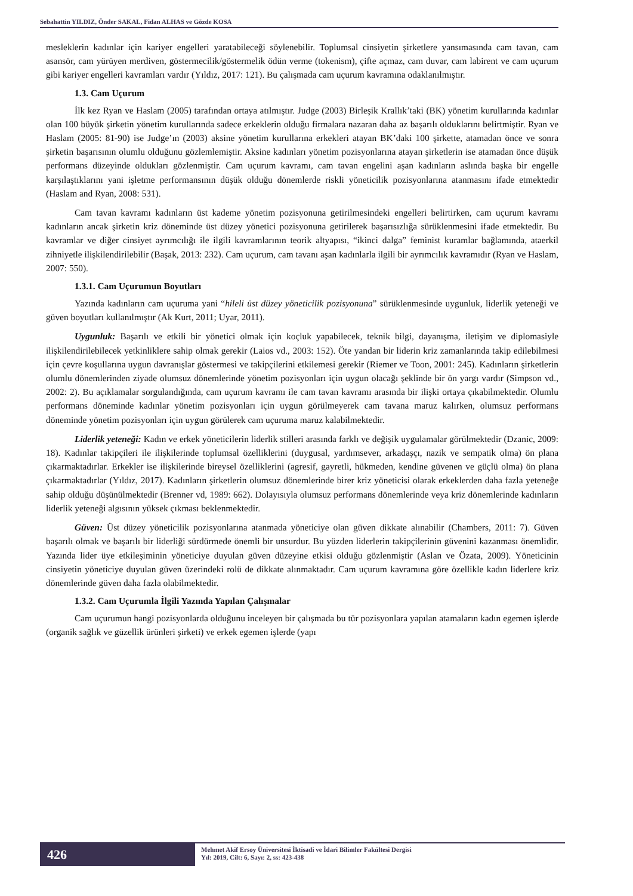Sebahattin YILDIZ, Önder SAKAL, Fidan ALHAS ve Gözde KOSA
mesleklerin kadınlar için kariyer engelleri yaratabileceği söylenebilir. Toplumsal cinsiyetin şirketlere yansımasında cam tavan, cam asansör, cam yürüyen merdiven, göstermecilik/göstermelik ödün verme (tokenism), çifte açmaz, cam duvar, cam labirent ve cam uçurum gibi kariyer engelleri kavramları vardır (Yıldız, 2017: 121). Bu çalışmada cam uçurum kavramına odaklanılmıştır.
1.3. Cam Uçurum
İlk kez Ryan ve Haslam (2005) tarafından ortaya atılmıştır. Judge (2003) Birleşik Krallık’taki (BK) yönetim kurullarında kadınlar olan 100 büyük şirketin yönetim kurullarında sadece erkeklerin olduğu firmalara nazaran daha az başarılı olduklarını belirtmiştir. Ryan ve Haslam (2005: 81-90) ise Judge’ın (2003) aksine yönetim kurullarına erkekleri atayan BK’daki 100 şirkette, atamadan önce ve sonra şirketin başarısının olumlu olduğunu gözlemlemiştir. Aksine kadınları yönetim pozisyonlarına atayan şirketlerin ise atamadan önce düşük performans düzeyinde oldukları gözlenmiştir. Cam uçurum kavramı, cam tavan engelini aşan kadınların aslında başka bir engelle karşılaştıklarını yani işletme performansının düşük olduğu dönemlerde riskli yöneticilik pozisyonlarına atanmasını ifade etmektedir (Haslam and Ryan, 2008: 531).
Cam tavan kavramı kadınların üst kademe yönetim pozisyonuna getirilmesindeki engelleri belirtirken, cam uçurum kavramı kadınların ancak şirketin kriz döneminde üst düzey yönetici pozisyonuna getirilerek başarısızlığa sürüklenmesini ifade etmektedir. Bu kavramlar ve diğer cinsiyet ayrımcılığı ile ilgili kavramlarının teorik altyapısı, “ikinci dalga” feminist kuramlar bağlamında, ataerkil zihniyetle ilişkilendirilebilir (Başak, 2013: 232). Cam uçurum, cam tavanı aşan kadınlarla ilgili bir ayrımcılık kavramıdır (Ryan ve Haslam, 2007: 550).
1.3.1. Cam Uçurumun Boyutları
Yazında kadınların cam uçuruma yani “hileli üst düzey yöneticilik pozisyonuna” sürüklenmesinde uygunluk, liderlik yeteneği ve güven boyutları kullanılmıştır (Ak Kurt, 2011; Uyar, 2011).
Uygunluk: Başarılı ve etkili bir yönetici olmak için koçluk yapabilecek, teknik bilgi, dayanışma, iletişim ve diplomasiyle ilişkilendirilebilecek yetkinliklere sahip olmak gerekir (Laios vd., 2003: 152). Öte yandan bir liderin kriz zamanlarında takip edilebilmesi için çevre koşullarına uygun davranışlar göstermesi ve takipçilerini etkilemesi gerekir (Riemer ve Toon, 2001: 245). Kadınların şirketlerin olumlu dönemlerinden ziyade olumsuz dönemlerinde yönetim pozisyonları için uygun olacağı şeklinde bir ön yargı vardır (Simpson vd., 2002: 2). Bu açıklamalar sorgulandığında, cam uçurum kavramı ile cam tavan kavramı arasında bir ilişki ortaya çıkabilmektedir. Olumlu performans döneminde kadınlar yönetim pozisyonları için uygun görülmeyerek cam tavana maruz kalırken, olumsuz performans döneminde yönetim pozisyonları için uygun görülerek cam uçuruma maruz kalabilmektedir.
Liderlik yeteneği: Kadın ve erkek yöneticilerin liderlik stilleri arasında farklı ve değişik uygulamalar görülmektedir (Dzanic, 2009: 18). Kadınlar takipçileri ile ilişkilerinde toplumsal özelliklerini (duygusal, yardımsever, arkadaşçı, nazik ve sempatik olma) ön plana çıkarmaktadırlar. Erkekler ise ilişkilerinde bireysel özelliklerini (agresif, gayretli, hükmeden, kendine güvenen ve güçlü olma) ön plana çıkarmaktadırlar (Yıldız, 2017). Kadınların şirketlerin olumsuz dönemlerinde birer kriz yöneticisi olarak erkeklerden daha fazla yeteneğe sahip olduğu düşünülmektedir (Brenner vd, 1989: 662). Dolayısıyla olumsuz performans dönemlerinde veya kriz dönemlerinde kadınların liderlik yeteneği algısının yüksek çıkması beklenmektedir.
Güven: Üst düzey yöneticilik pozisyonlarına atanmada yöneticiye olan güven dikkate alınabilir (Chambers, 2011: 7). Güven başarılı olmak ve başarılı bir liderliği sürdürmede önemli bir unsurdur. Bu yüzden liderlerin takipçilerinin güvenini kazanması önemlidir. Yazında lider üye etkileşiminin yöneticiye duyulan güven düzeyine etkisi olduğu gözlenmiştir (Aslan ve Özata, 2009). Yöneticinin cinsiyetin yöneticiye duyulan güven üzerindeki rolü de dikkate alınmaktadır. Cam uçurum kavramına göre özellikle kadın liderlere kriz dönemlerinde güven daha fazla olabilmektedir.
1.3.2. Cam Uçurumla İlgili Yazında Yapılan Çalışmalar
Cam uçurumun hangi pozisyonlarda olduğunu inceleyen bir çalışmada bu tür pozisyonlara yapılan atamaların kadın egemen işlerde (organik sağlık ve güzellik ürünleri şirketi) ve erkek egemen işlerde (yapı
426
Mehmet Akif Ersoy Üniversitesi İktisadi ve İdari Bilimler Fakültesi Dergisi
Yıl: 2019, Cilt: 6, Sayı: 2, ss: 423-438